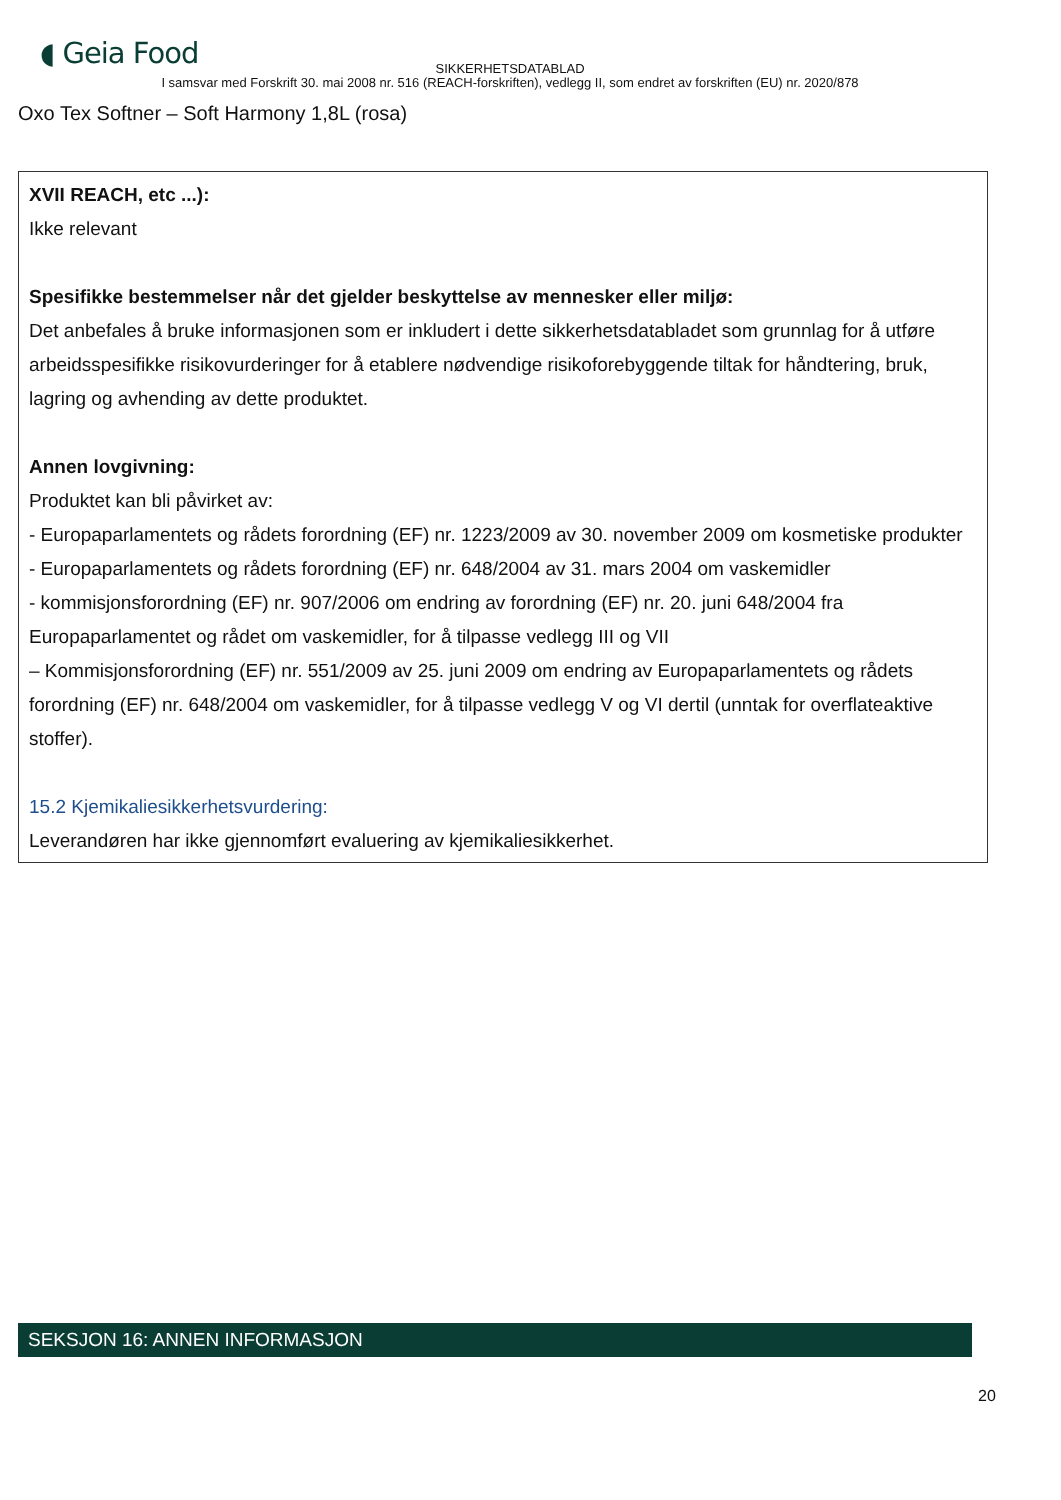◖ Geia Food
SIKKERHETSDATABLAD
I samsvar med Forskrift 30. mai 2008 nr. 516 (REACH-forskriften), vedlegg II, som endret av forskriften (EU) nr. 2020/878
Oxo Tex Softner – Soft Harmony 1,8L (rosa)
XVII REACH, etc ...):
Ikke relevant
Spesifikke bestemmelser når det gjelder beskyttelse av mennesker eller miljø:
Det anbefales å bruke informasjonen som er inkludert i dette sikkerhetsdatabladet som grunnlag for å utføre arbeidsspesifikke risikovurderinger for å etablere nødvendige risikoforebyggende tiltak for håndtering, bruk, lagring og avhending av dette produktet.
Annen lovgivning:
Produktet kan bli påvirket av:
- Europaparlamentets og rådets forordning (EF) nr. 1223/2009 av 30. november 2009 om kosmetiske produkter
- Europaparlamentets og rådets forordning (EF) nr. 648/2004 av 31. mars 2004 om vaskemidler
- kommisjonsforordning (EF) nr. 907/2006 om endring av forordning (EF) nr. 20. juni 648/2004 fra Europaparlamentet og rådet om vaskemidler, for å tilpasse vedlegg III og VII
– Kommisjonsforordning (EF) nr. 551/2009 av 25. juni 2009 om endring av Europaparlamentets og rådets forordning (EF) nr. 648/2004 om vaskemidler, for å tilpasse vedlegg V og VI dertil (unntak for overflateaktive stoffer).
15.2 Kjemikaliesikkerhetsvurdering:
Leverandøren har ikke gjennomført evaluering av kjemikaliesikkerhet.
SEKSJON 16: ANNEN INFORMASJON
20